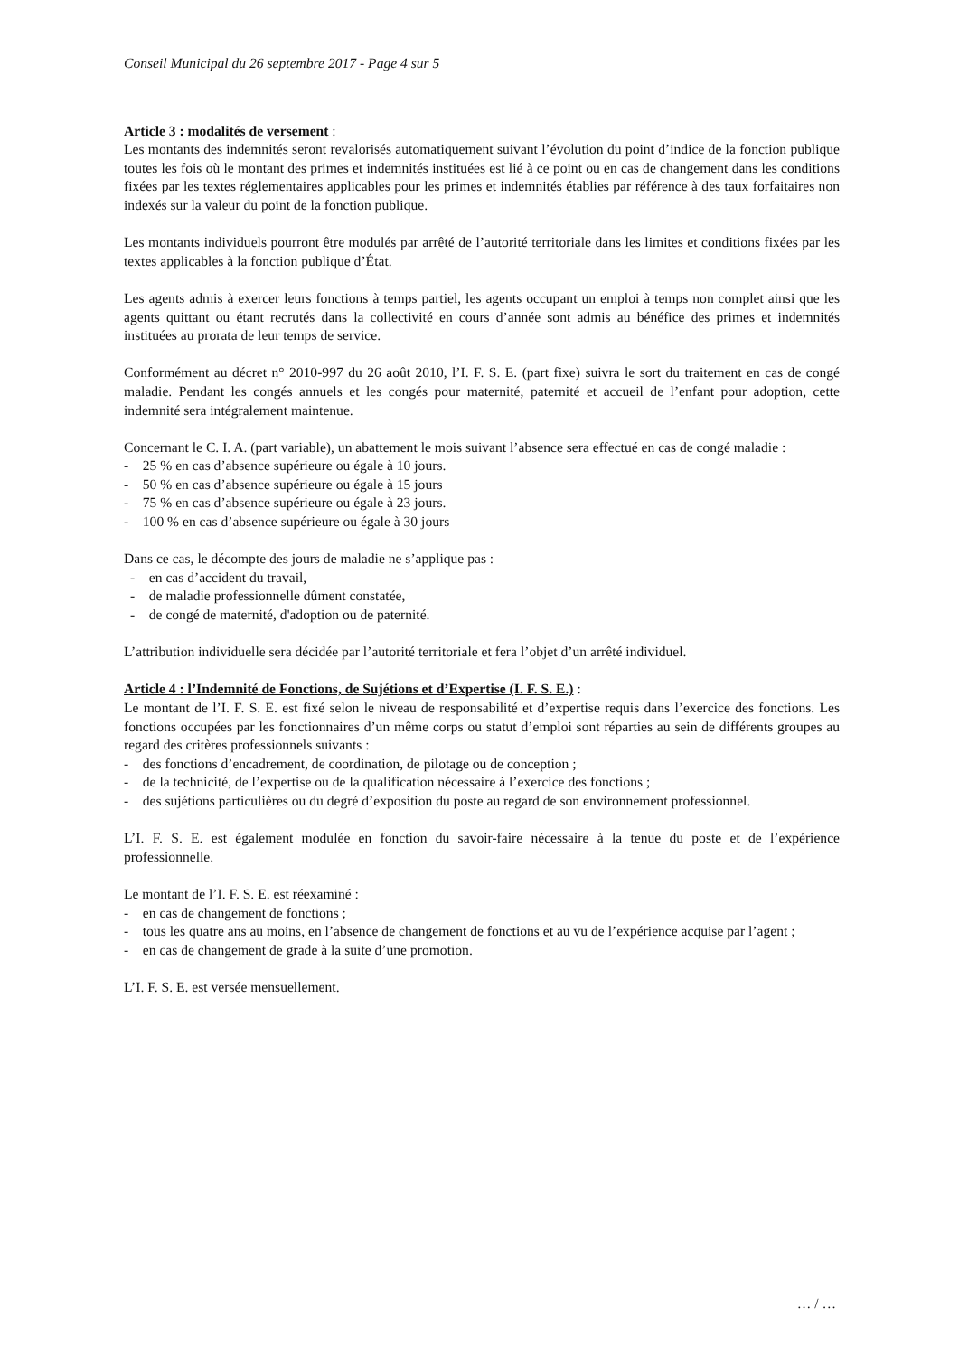Conseil Municipal du 26 septembre 2017 - Page 4 sur 5
Article 3 : modalités de versement :
Les montants des indemnités seront revalorisés automatiquement suivant l’évolution du point d’indice de la fonction publique toutes les fois où le montant des primes et indemnités instituées est lié à ce point ou en cas de changement dans les conditions fixées par les textes réglementaires applicables pour les primes et indemnités établies par référence à des taux forfaitaires non indexés sur la valeur du point de la fonction publique.
Les montants individuels pourront être modulés par arrêté de l’autorité territoriale dans les limites et conditions fixées par les textes applicables à la fonction publique d’État.
Les agents admis à exercer leurs fonctions à temps partiel, les agents occupant un emploi à temps non complet ainsi que les agents quittant ou étant recrutés dans la collectivité en cours d’année sont admis au bénéfice des primes et indemnités instituées au prorata de leur temps de service.
Conformément au décret n° 2010-997 du 26 août 2010, l’I. F. S. E. (part fixe) suivra le sort du traitement en cas de congé maladie. Pendant les congés annuels et les congés pour maternité, paternité et accueil de l’enfant pour adoption, cette indemnité sera intégralement maintenue.
Concernant le C. I. A. (part variable), un abattement le mois suivant l’absence sera effectué en cas de congé maladie :
- 25 % en cas d’absence supérieure ou égale à 10 jours.
- 50 % en cas d’absence supérieure ou égale à 15 jours
- 75 % en cas d’absence supérieure ou égale à 23 jours.
- 100 % en cas d’absence supérieure ou égale à 30 jours
Dans ce cas, le décompte des jours de maladie ne s’applique pas :
- en cas d’accident du travail,
- de maladie professionnelle dûment constatée,
- de congé de maternité, d'adoption ou de paternité.
L’attribution individuelle sera décidée par l’autorité territoriale et fera l’objet d’un arrêté individuel.
Article 4 : l’Indemnité de Fonctions, de Sujétions et d’Expertise (I. F. S. E.) :
Le montant de l’I. F. S. E. est fixé selon le niveau de responsabilité et d’expertise requis dans l’exercice des fonctions. Les fonctions occupées par les fonctionnaires d’un même corps ou statut d’emploi sont réparties au sein de différents groupes au regard des critères professionnels suivants :
- des fonctions d’encadrement, de coordination, de pilotage ou de conception ;
- de la technicité, de l’expertise ou de la qualification nécessaire à l’exercice des fonctions ;
- des sujétions particulières ou du degré d’exposition du poste au regard de son environnement professionnel.
L’I. F. S. E. est également modulée en fonction du savoir-faire nécessaire à la tenue du poste et de l’expérience professionnelle.
Le montant de l’I. F. S. E. est réexaminé :
- en cas de changement de fonctions ;
- tous les quatre ans au moins, en l’absence de changement de fonctions et au vu de l’expérience acquise par l’agent ;
- en cas de changement de grade à la suite d’une promotion.
L’I. F. S. E. est versée mensuellement.
… / …